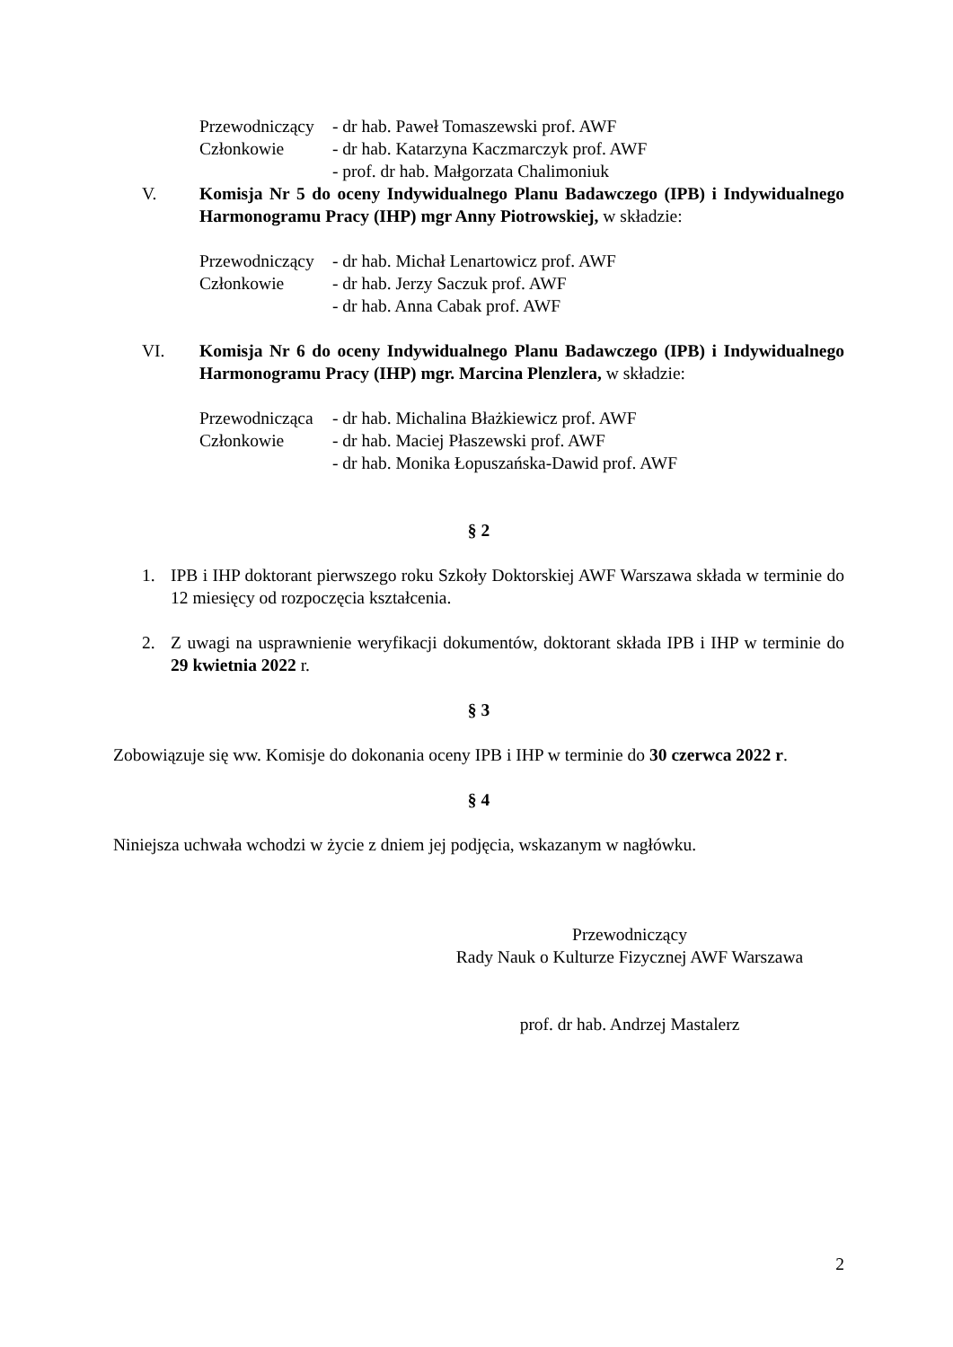Przewodniczący - dr hab. Paweł Tomaszewski prof. AWF
Członkowie - dr hab. Katarzyna Kaczmarczyk prof. AWF
- prof. dr hab. Małgorzata Chalimoniuk
V. Komisja Nr 5 do oceny Indywidualnego Planu Badawczego (IPB) i Indywidualnego Harmonogramu Pracy (IHP) mgr Anny Piotrowskiej, w składzie:
Przewodniczący - dr hab. Michał Lenartowicz prof. AWF
Członkowie - dr hab. Jerzy Saczuk prof. AWF
- dr hab. Anna Cabak prof. AWF
VI. Komisja Nr 6 do oceny Indywidualnego Planu Badawczego (IPB) i Indywidualnego Harmonogramu Pracy (IHP) mgr. Marcina Plenzlera, w składzie:
Przewodnicząca - dr hab. Michalina Błażkiewicz prof. AWF
Członkowie - dr hab. Maciej Płaszewski prof. AWF
- dr hab. Monika Łopuszańska-Dawid prof. AWF
§ 2
1. IPB i IHP doktorant pierwszego roku Szkoły Doktorskiej AWF Warszawa składa w terminie do 12 miesięcy od rozpoczęcia kształcenia.
2. Z uwagi na usprawnienie weryfikacji dokumentów, doktorant składa IPB i IHP w terminie do 29 kwietnia 2022 r.
§ 3
Zobowiązuje się ww. Komisje do dokonania oceny IPB i IHP w terminie do 30 czerwca 2022 r.
§ 4
Niniejsza uchwała wchodzi w życie z dniem jej podjęcia, wskazanym w nagłówku.
Przewodniczący
Rady Nauk o Kulturze Fizycznej AWF Warszawa
prof. dr hab. Andrzej Mastalerz
2